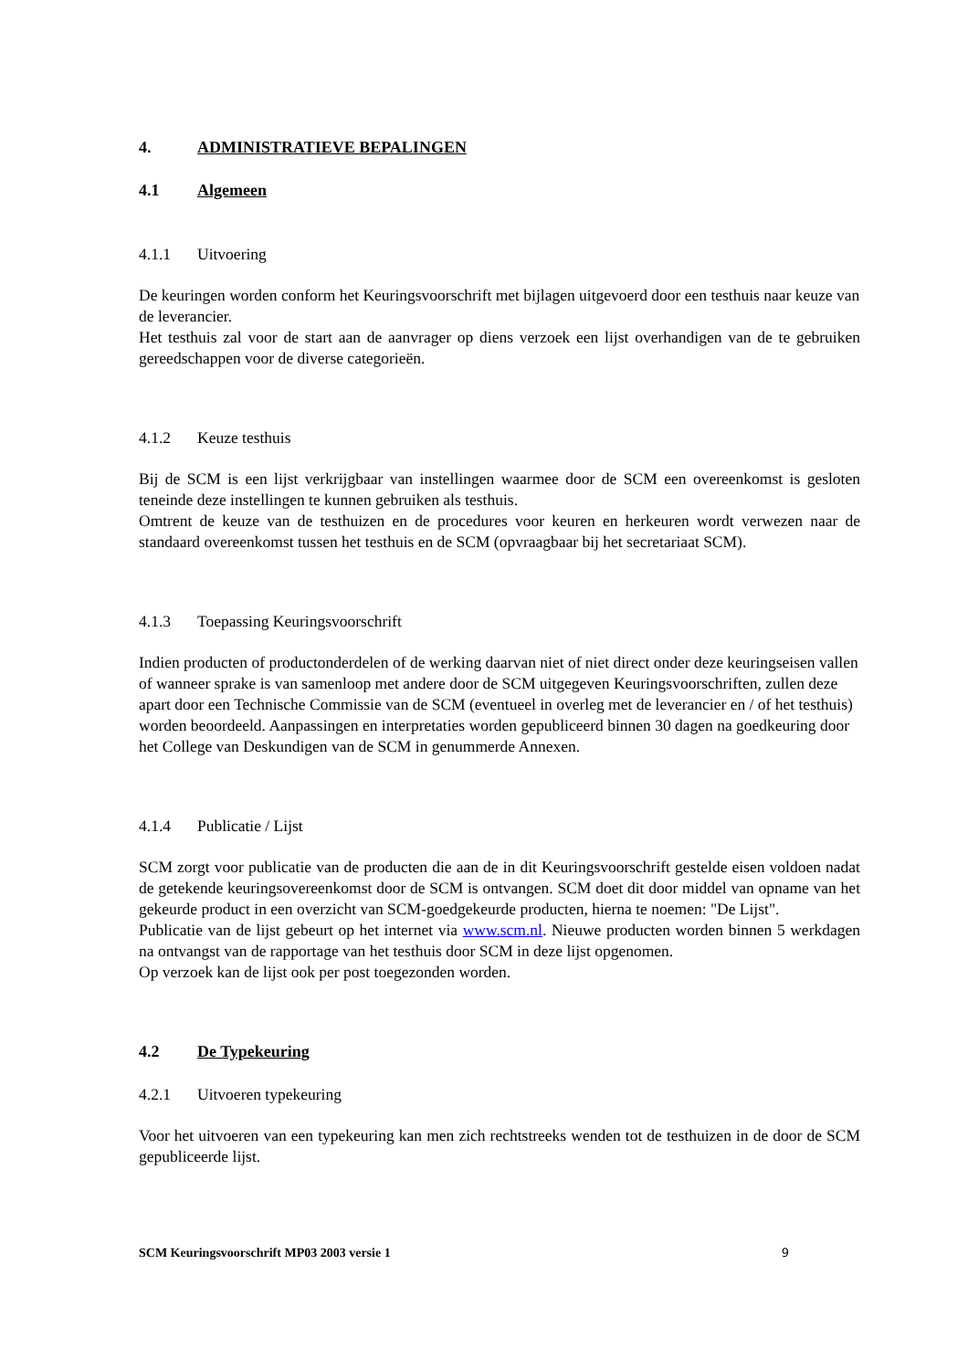4. ADMINISTRATIEVE BEPALINGEN
4.1 Algemeen
4.1.1 Uitvoering
De keuringen worden conform het Keuringsvoorschrift met bijlagen uitgevoerd door een testhuis naar keuze van de leverancier.
Het testhuis zal voor de start aan de aanvrager op diens verzoek een lijst overhandigen van de te gebruiken gereedschappen voor de diverse categorieën.
4.1.2 Keuze testhuis
Bij de SCM is een lijst verkrijgbaar van instellingen waarmee door de SCM een overeenkomst is gesloten teneinde deze instellingen te kunnen gebruiken als testhuis.
Omtrent de keuze van de testhuizen en de procedures voor keuren en herkeuren wordt verwezen naar de standaard overeenkomst tussen het testhuis en de SCM (opvraagbaar bij het secretariaat SCM).
4.1.3 Toepassing Keuringsvoorschrift
Indien producten of productonderdelen of de werking daarvan niet of niet direct onder deze keuringseisen vallen of wanneer sprake is van samenloop met andere door de SCM uitgegeven Keuringsvoorschriften, zullen deze apart door een Technische Commissie van de SCM (eventueel in overleg met de leverancier en / of het testhuis) worden beoordeeld. Aanpassingen en interpretaties worden gepubliceerd binnen 30 dagen na goedkeuring door het College van Deskundigen van de SCM in genummerde Annexen.
4.1.4 Publicatie / Lijst
SCM zorgt voor publicatie van de producten die aan de in dit Keuringsvoorschrift gestelde eisen voldoen nadat de getekende keuringsovereenkomst door de SCM is ontvangen. SCM doet dit door middel van opname van het gekeurde product in een overzicht van SCM-goedgekeurde producten, hierna te noemen: "De Lijst".
Publicatie van de lijst gebeurt op het internet via www.scm.nl. Nieuwe producten worden binnen 5 werkdagen na ontvangst van de rapportage van het testhuis door SCM in deze lijst opgenomen.
Op verzoek kan de lijst ook per post toegezonden worden.
4.2 De Typekeuring
4.2.1 Uitvoeren typekeuring
Voor het uitvoeren van een typekeuring kan men zich rechtstreeks wenden tot de testhuizen in de door de SCM gepubliceerde lijst.
SCM Keuringsvoorschrift MP03 2003 versie 1 9